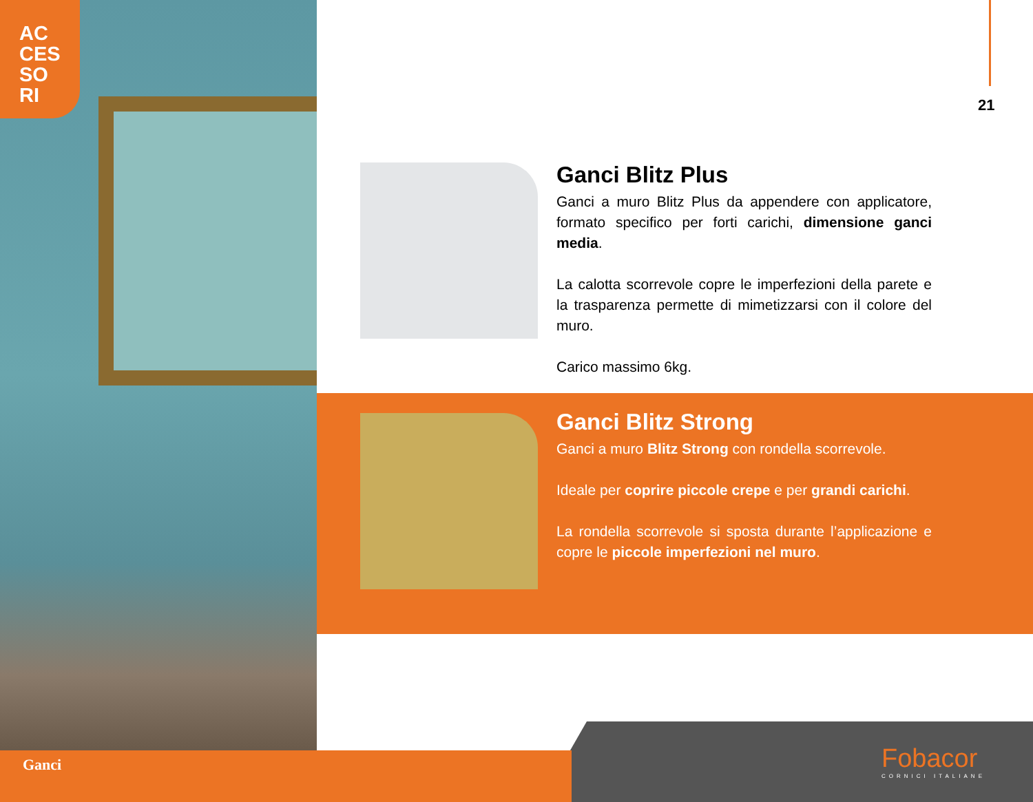AC
CES
SO
RI
21
Ganci Blitz Plus
Ganci a muro Blitz Plus da appendere con applicatore, formato specifico per forti carichi, dimensione ganci media.
La calotta scorrevole copre le imperfezioni della parete e la trasparenza permette di mimetizzarsi con il colore del muro.
Carico massimo 6kg.
Ganci Blitz Strong
Ganci a muro Blitz Strong con rondella scorrevole.
Ideale per coprire piccole crepe e per grandi carichi.
La rondella scorrevole si sposta durante l’applicazione e copre le piccole imperfezioni nel muro.
Ganci Fobacor
CORNICI ITALIANE